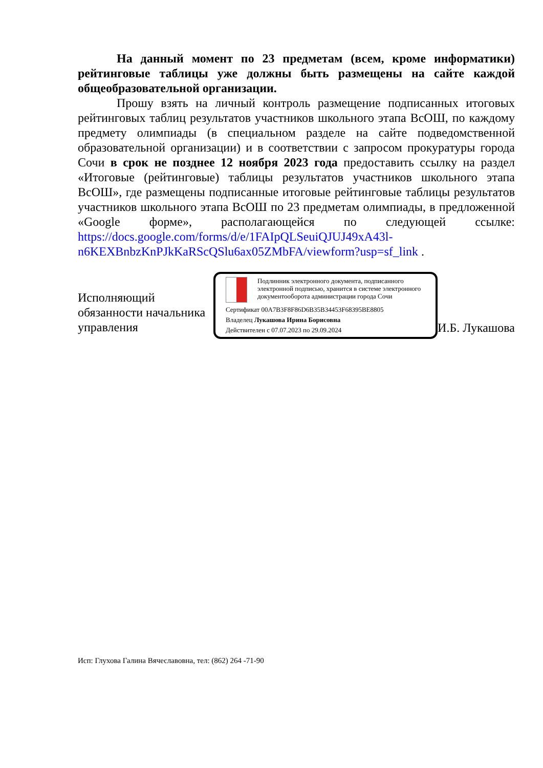На данный момент по 23 предметам (всем, кроме информатики) рейтинговые таблицы уже должны быть размещены на сайте каждой общеобразовательной организации.
Прошу взять на личный контроль размещение подписанных итоговых рейтинговых таблиц результатов участников школьного этапа ВсОШ, по каждому предмету олимпиады (в специальном разделе на сайте подведомственной образовательной организации) и в соответствии с запросом прокуратуры города Сочи в срок не позднее 12 ноября 2023 года предоставить ссылку на раздел «Итоговые (рейтинговые) таблицы результатов участников школьного этапа ВсОШ», где размещены подписанные итоговые рейтинговые таблицы результатов участников школьного этапа ВсОШ по 23 предметам олимпиады, в предложенной «Google форме», располагающейся по следующей ссылке: https://docs.google.com/forms/d/e/1FAIpQLSeuiQJUJ49xA43l-n6KEXBnbzKnPJkKaRScQSlu6ax05ZMbFA/viewform?usp=sf_link .
Исполняющий обязанности начальника управления
Подлинник электронного документа, подписанного электронной подписью, хранится в системе электронного документооборота администрации города Сочи
Сертификат 00A7B3F8F86D6B35B34453F68395BE8805
Владелец Лукашова Ирина Борисовна
Действителен с 07.07.2023 по 29.09.2024
И.Б. Лукашова
Исп: Глухова Галина Вячеславовна, тел: (862) 264 -71-90